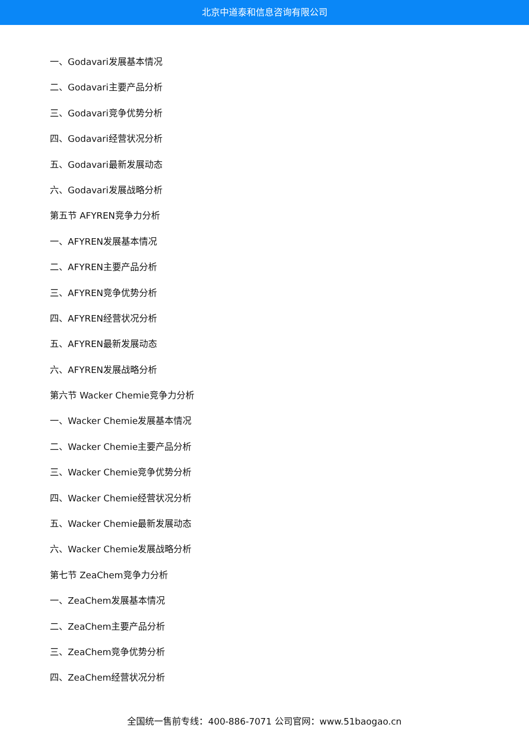北京中道泰和信息咨询有限公司
一、Godavari发展基本情况
二、Godavari主要产品分析
三、Godavari竞争优势分析
四、Godavari经营状况分析
五、Godavari最新发展动态
六、Godavari发展战略分析
第五节 AFYREN竞争力分析
一、AFYREN发展基本情况
二、AFYREN主要产品分析
三、AFYREN竞争优势分析
四、AFYREN经营状况分析
五、AFYREN最新发展动态
六、AFYREN发展战略分析
第六节 Wacker Chemie竞争力分析
一、Wacker Chemie发展基本情况
二、Wacker Chemie主要产品分析
三、Wacker Chemie竞争优势分析
四、Wacker Chemie经营状况分析
五、Wacker Chemie最新发展动态
六、Wacker Chemie发展战略分析
第七节 ZeaChem竞争力分析
一、ZeaChem发展基本情况
二、ZeaChem主要产品分析
三、ZeaChem竞争优势分析
四、ZeaChem经营状况分析
全国统一售前专线：400-886-7071 公司官网：www.51baogao.cn